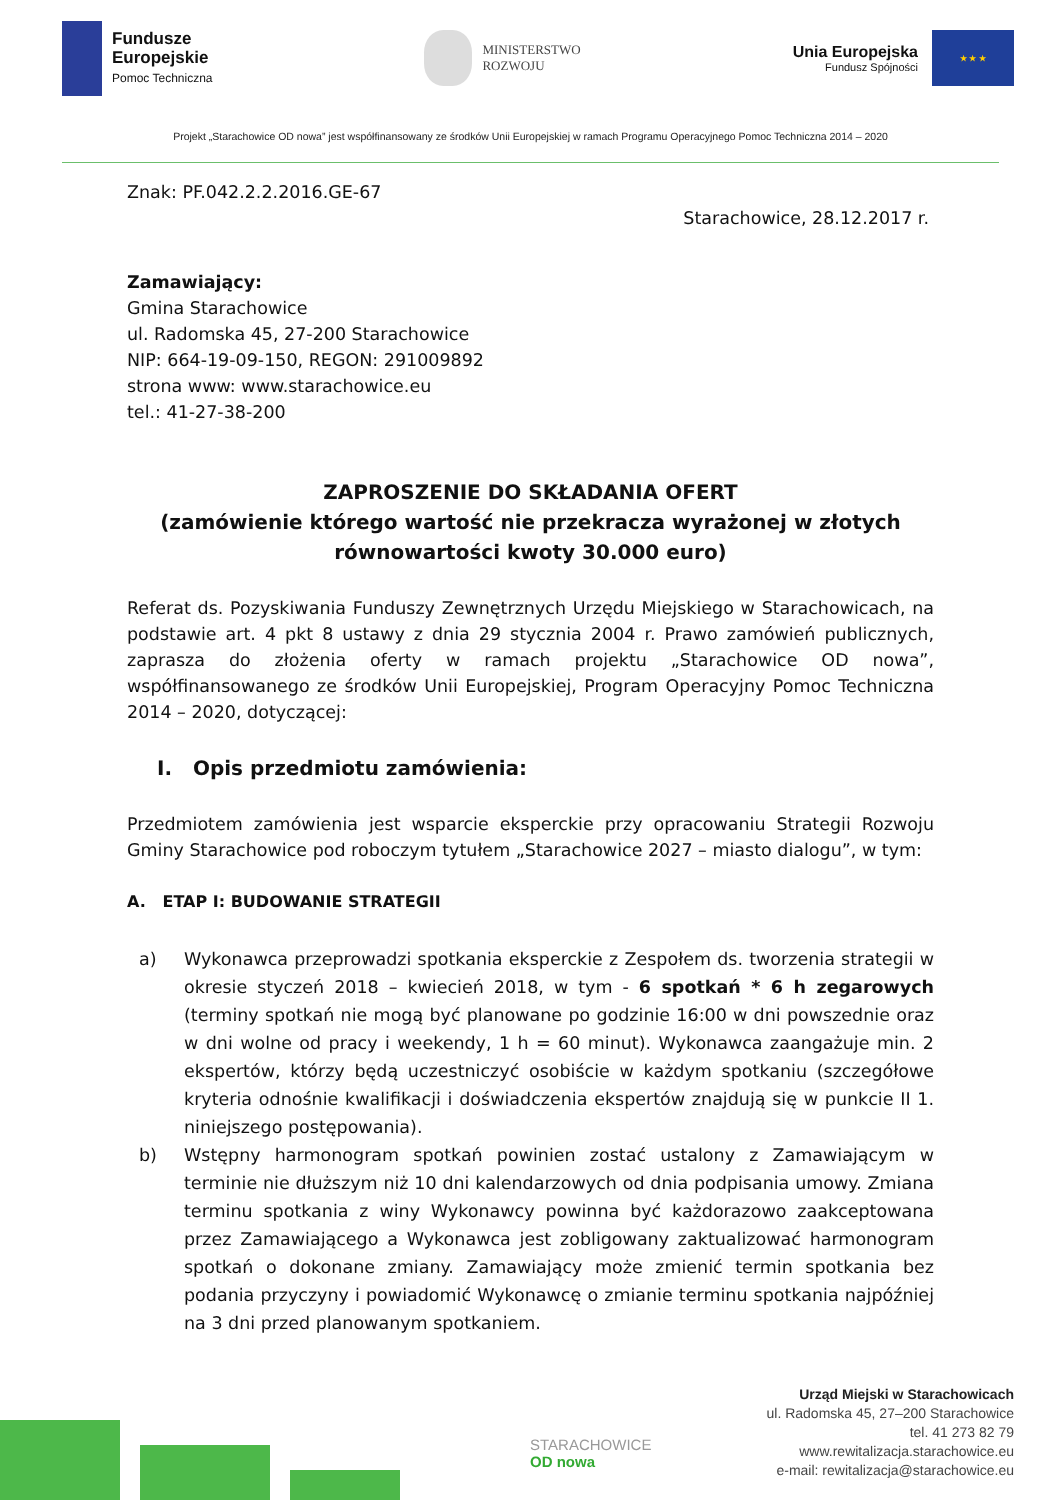Fundusze
Europejskie
Pomoc Techniczna
MINISTERSTWO
ROZWOJU
Unia Europejska
Fundusz Spójności
★ ★ ★
Projekt „Starachowice OD nowa” jest współfinansowany ze środków Unii Europejskiej w ramach Programu Operacyjnego Pomoc Techniczna 2014 – 2020
Znak: PF.042.2.2.2016.GE-67
Starachowice, 28.12.2017 r.
Zamawiający:
Gmina Starachowice
ul. Radomska 45, 27-200 Starachowice
NIP: 664-19-09-150, REGON: 291009892
strona www: www.starachowice.eu
tel.: 41-27-38-200
ZAPROSZENIE DO SKŁADANIA OFERT
(zamówienie którego wartość nie przekracza wyrażonej w złotych równowartości kwoty 30.000 euro)
Referat ds. Pozyskiwania Funduszy Zewnętrznych Urzędu Miejskiego w Starachowicach, na podstawie art. 4 pkt 8 ustawy z dnia 29 stycznia 2004 r. Prawo zamówień publicznych, zaprasza do złożenia oferty w ramach projektu „Starachowice OD nowa”, współfinansowanego ze środków Unii Europejskiej, Program Operacyjny Pomoc Techniczna 2014 – 2020, dotyczącej:
I. Opis przedmiotu zamówienia:
Przedmiotem zamówienia jest wsparcie eksperckie przy opracowaniu Strategii Rozwoju Gminy Starachowice pod roboczym tytułem „Starachowice 2027 – miasto dialogu”, w tym:
A. ETAP I: BUDOWANIE STRATEGII
a) Wykonawca przeprowadzi spotkania eksperckie z Zespołem ds. tworzenia strategii w okresie styczeń 2018 – kwiecień 2018, w tym - 6 spotkań * 6 h zegarowych (terminy spotkań nie mogą być planowane po godzinie 16:00 w dni powszednie oraz w dni wolne od pracy i weekendy, 1 h = 60 minut). Wykonawca zaangażuje min. 2 ekspertów, którzy będą uczestniczyć osobiście w każdym spotkaniu (szczegółowe kryteria odnośnie kwalifikacji i doświadczenia ekspertów znajdują się w punkcie II 1. niniejszego postępowania).
b) Wstępny harmonogram spotkań powinien zostać ustalony z Zamawiającym w terminie nie dłuższym niż 10 dni kalendarzowych od dnia podpisania umowy. Zmiana terminu spotkania z winy Wykonawcy powinna być każdorazowo zaakceptowana przez Zamawiającego a Wykonawca jest zobligowany zaktualizować harmonogram spotkań o dokonane zmiany. Zamawiający może zmienić termin spotkania bez podania przyczyny i powiadomić Wykonawcę o zmianie terminu spotkania najpóźniej na 3 dni przed planowanym spotkaniem.
STARACHOWICE
OD nowa
Urząd Miejski w Starachowicach
ul. Radomska 45, 27–200 Starachowice
tel. 41 273 82 79
www.rewitalizacja.starachowice.eu
e-mail: rewitalizacja@starachowice.eu